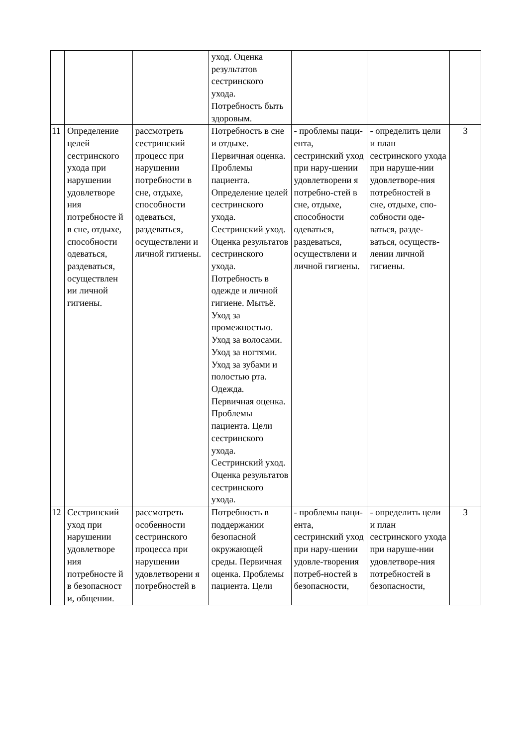| | | | уход. Оценка результатов сестринского ухода. Потребность быть здоровым. | | | |
| 11 | Определение целей сестринского ухода при нарушении удовлетворе ния потребносте й в сне, отдыхе, способности одеваться, раздеваться, осуществлен ии личной гигиены. | рассмотреть сестринский процесс при нарушении потребности в сне, отдыхе, способности одеваться, раздеваться, осуществлени и личной гигиены. | Потребность в сне и отдыхе. Первичная оценка. Проблемы пациента. Определение целей сестринского ухода. Сестринский уход. Оценка результатов сестринского ухода. Потребность в одежде и личной гигиене. Мытьё. Уход за промежностью. Уход за волосами. Уход за ногтями. Уход за зубами и полостью рта. Одежда. Первичная оценка. Проблемы пациента. Цели сестринского ухода. Сестринский уход. Оценка результатов сестринского ухода. | - проблемы паци-ента, сестринский уход при нару-шении удовлетворени я потребно-стей в сне, отдыхе, способности одеваться, раздеваться, осуществлени и личной гигиены. | - определить цели и план сестринского ухода при наруше-нии удовлетворе-ния потребностей в сне, отдыхе, спо-собности оде-ваться, разде-ваться, осуществ-лении личной гигиены. | 3 |
| 12 | Сестринский уход при нарушении удовлетворе ния потребносте й в безопасност и, общении. | рассмотреть особенности сестринского процесса при нарушении удовлетворени я потребностей в | Потребность в поддержании безопасной окружающей среды. Первичная оценка. Проблемы пациента. Цели | - проблемы паци-ента, сестринский уход при нару-шении удовле-творения потреб-ностей в безопасности, | - определить цели и план сестринского ухода при наруше-нии удовлетворе-ния потребностей в безопасности, | 3 |